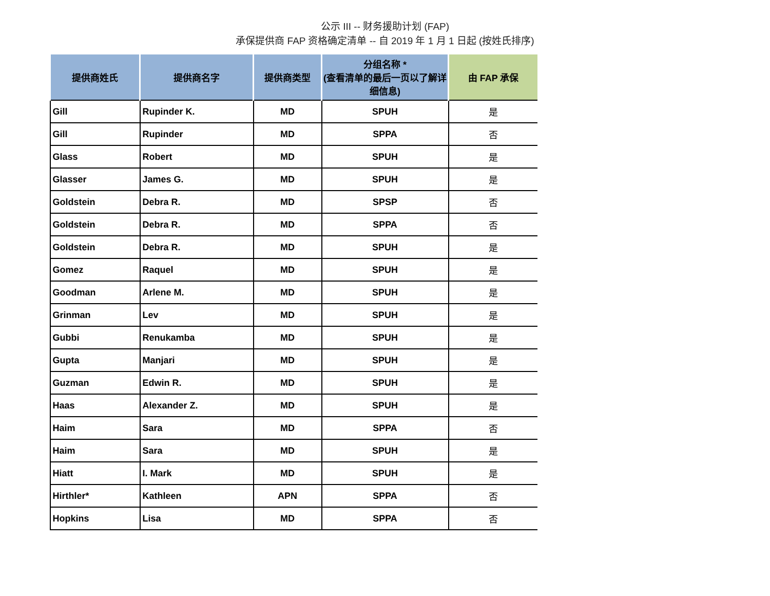公示 III -- 财务援助计划 (FAP)
承保提供商 FAP 资格确定清单 -- 自 2019 年 1 月 1 日起 (按姓氏排序)
| 提供商姓氏 | 提供商名字 | 提供商类型 | 分组名称 * (查看清单的最后一页以了解详细信息) | 由 FAP 承保 |
| --- | --- | --- | --- | --- |
| Gill | Rupinder K. | MD | SPUH | 是 |
| Gill | Rupinder | MD | SPPA | 否 |
| Glass | Robert | MD | SPUH | 是 |
| Glasser | James G. | MD | SPUH | 是 |
| Goldstein | Debra R. | MD | SPSP | 否 |
| Goldstein | Debra R. | MD | SPPA | 否 |
| Goldstein | Debra R. | MD | SPUH | 是 |
| Gomez | Raquel | MD | SPUH | 是 |
| Goodman | Arlene M. | MD | SPUH | 是 |
| Grinman | Lev | MD | SPUH | 是 |
| Gubbi | Renukamba | MD | SPUH | 是 |
| Gupta | Manjari | MD | SPUH | 是 |
| Guzman | Edwin R. | MD | SPUH | 是 |
| Haas | Alexander Z. | MD | SPUH | 是 |
| Haim | Sara | MD | SPPA | 否 |
| Haim | Sara | MD | SPUH | 是 |
| Hiatt | I. Mark | MD | SPUH | 是 |
| Hirthler* | Kathleen | APN | SPPA | 否 |
| Hopkins | Lisa | MD | SPPA | 否 |